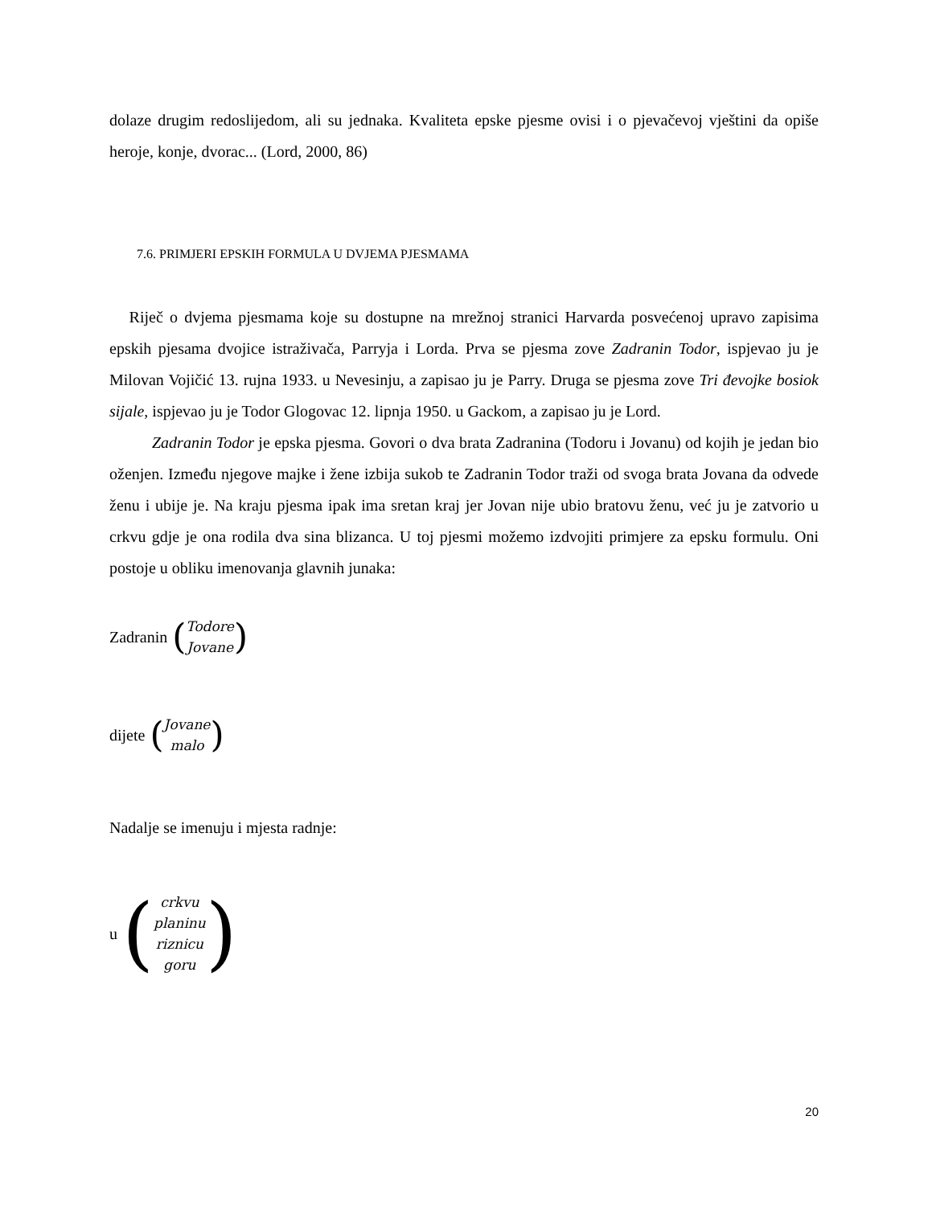dolaze drugim redoslijedom, ali su jednaka. Kvaliteta epske pjesme ovisi i o pjevačevoj vještini da opiše heroje, konje, dvorac... (Lord, 2000, 86)
7.6. PRIMJERI EPSKIH FORMULA U DVJEMA PJESMAMA
Riječ o dvjema pjesmama koje su dostupne na mrežnoj stranici Harvarda posvećenoj upravo zapisima epskih pjesama dvojice istraživača, Parryja i Lorda. Prva se pjesma zove Zadranin Todor, ispjevao ju je Milovan Vojičić 13. rujna 1933. u Nevesinju, a zapisao ju je Parry. Druga se pjesma zove Tri đevojke bosiok sijale, ispjevao ju je Todor Glogovac 12. lipnja 1950. u Gackom, a zapisao ju je Lord.
Zadranin Todor je epska pjesma. Govori o dva brata Zadranina (Todoru i Jovanu) od kojih je jedan bio oženjen. Između njegove majke i žene izbija sukob te Zadranin Todor traži od svoga brata Jovana da odvede ženu i ubije je. Na kraju pjesma ipak ima sretan kraj jer Jovan nije ubio bratovu ženu, već ju je zatvorio u crkvu gdje je ona rodila dva sina blizanca. U toj pjesmi možemo izdvojiti primjere za epsku formulu. Oni postoje u obliku imenovanja glavnih junaka:
Zadranin (Todore
Jovane)
dijete (Jovane
malo)
Nadalje se imenuju i mjesta radnje:
u (crkvu
planinu
riznicu
goru)
20